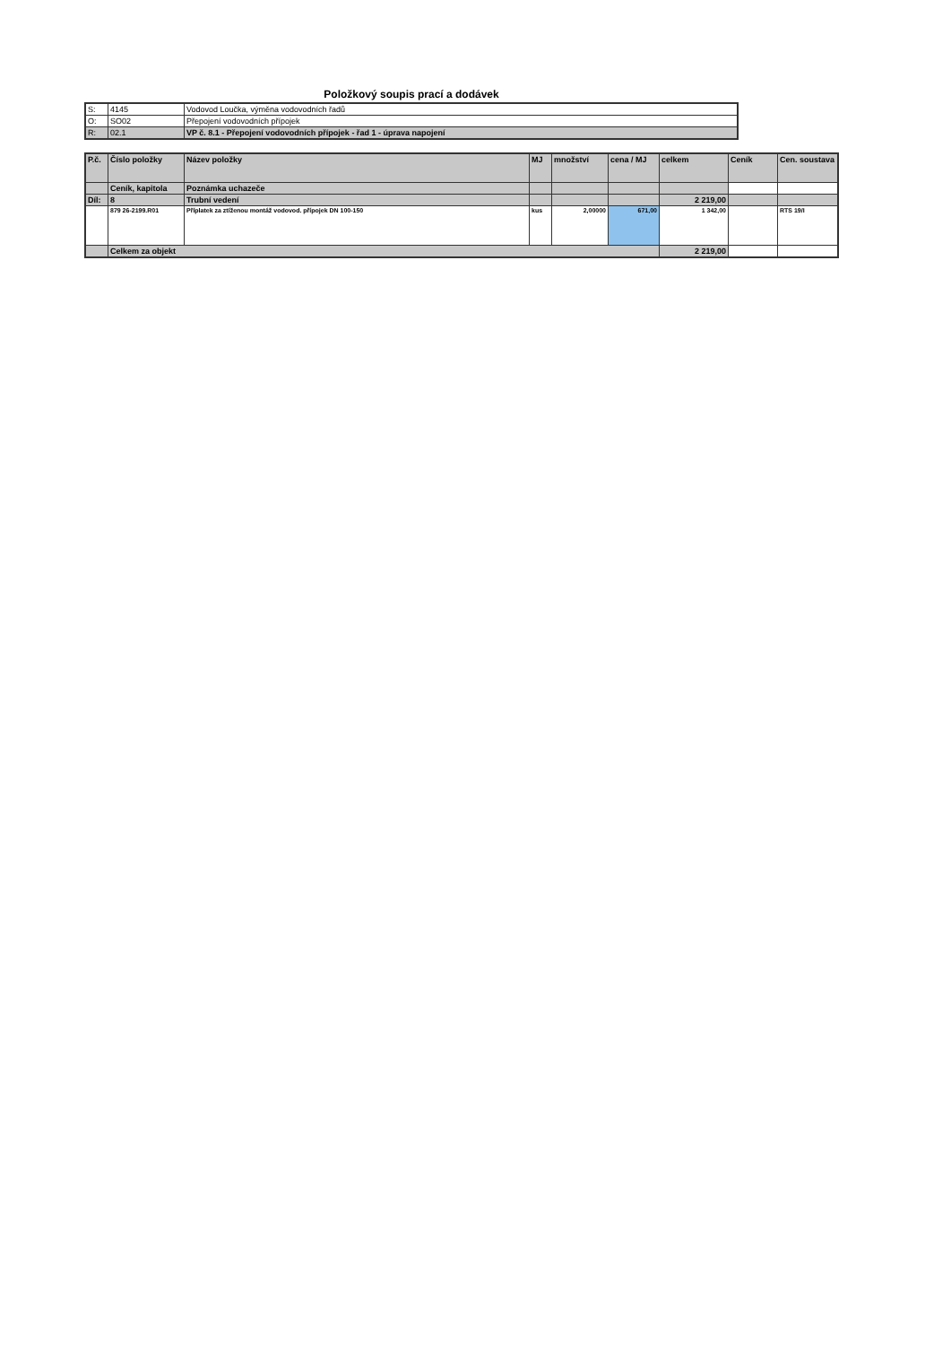Položkový soupis prací a dodávek
| S: | 4145 | Vodovod Loučka, výměna vodovodních řadů |
| O: | SO02 | Přepojení vodovodních přípojek |
| R: | 02.1 | VP č. 8.1 - Přepojení vodovodních přípojek - řad 1 - úprava napojení |
| P.č. | Číslo položky | Název položky | MJ | množství | cena / MJ | celkem | Ceník | Cen. soustava |
| --- | --- | --- | --- | --- | --- | --- | --- | --- |
| | Ceník, kapitola | Poznámka uchazeče | | | | | | |
| Díl: | 8 | Trubní vedení | | | | 2 219,00 | | |
| | 879 26-2199.R01 | Příplatek za ztíženou montáž vodovod. přípojek DN 100-150 | kus | 2,00000 | 671,00 | 1 342,00 | | RTS 19/I |
| | Celkem za objekt | | | | | 2 219,00 | | |